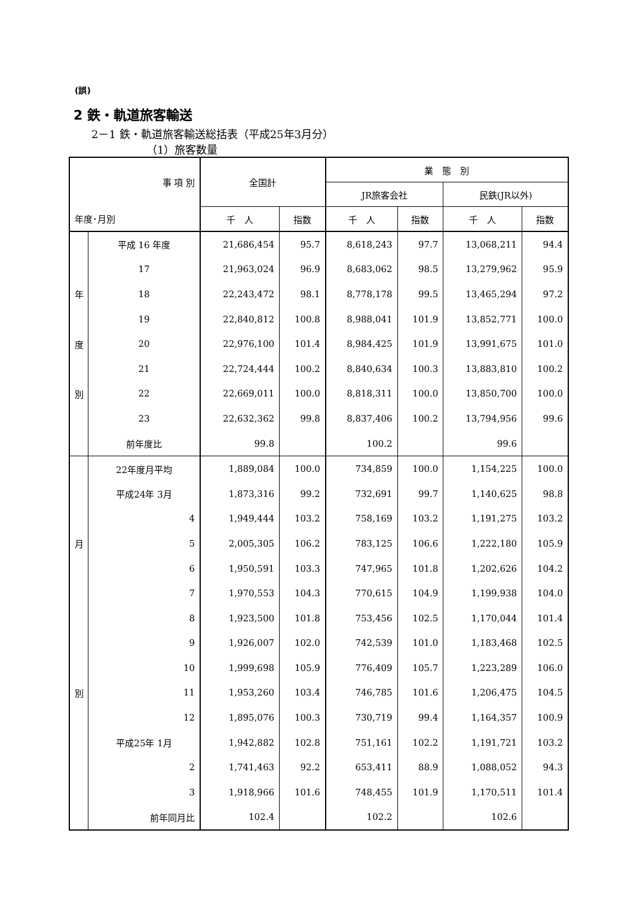(誤)
2 鉄・軌道旅客輸送
2－1 鉄・軌道旅客輸送総括表（平成25年3月分）
（1）旅客数量
| 事 項 別 | | 全国計 | | 業 態 別 | | | |
| --- | --- | --- | --- | --- | --- | --- | --- |
| | | | | JR旅客会社 | | 民鉄(JR以外) | |
| 年度･月別 | | 千 人 | 指数 | 千 人 | 指数 | 千 人 | 指数 |
| | 平成 16 年度 | 21,686,454 | 95.7 | 8,618,243 | 97.7 | 13,068,211 | 94.4 |
| | 17 | 21,963,024 | 96.9 | 8,683,062 | 98.5 | 13,279,962 | 95.9 |
| 年 | 18 | 22,243,472 | 98.1 | 8,778,178 | 99.5 | 13,465,294 | 97.2 |
| | 19 | 22,840,812 | 100.8 | 8,988,041 | 101.9 | 13,852,771 | 100.0 |
| 度 | 20 | 22,976,100 | 101.4 | 8,984,425 | 101.9 | 13,991,675 | 101.0 |
| | 21 | 22,724,444 | 100.2 | 8,840,634 | 100.3 | 13,883,810 | 100.2 |
| 別 | 22 | 22,669,011 | 100.0 | 8,818,311 | 100.0 | 13,850,700 | 100.0 |
| | 23 | 22,632,362 | 99.8 | 8,837,406 | 100.2 | 13,794,956 | 99.6 |
| | 前年度比 | 99.8 | | 100.2 | | 99.6 | |
| | 22年度月平均 | 1,889,084 | 100.0 | 734,859 | 100.0 | 1,154,225 | 100.0 |
| | 平成24年 3月 | 1,873,316 | 99.2 | 732,691 | 99.7 | 1,140,625 | 98.8 |
| | 4 | 1,949,444 | 103.2 | 758,169 | 103.2 | 1,191,275 | 103.2 |
| 月 | 5 | 2,005,305 | 106.2 | 783,125 | 106.6 | 1,222,180 | 105.9 |
| | 6 | 1,950,591 | 103.3 | 747,965 | 101.8 | 1,202,626 | 104.2 |
| | 7 | 1,970,553 | 104.3 | 770,615 | 104.9 | 1,199,938 | 104.0 |
| | 8 | 1,923,500 | 101.8 | 753,456 | 102.5 | 1,170,044 | 101.4 |
| | 9 | 1,926,007 | 102.0 | 742,539 | 101.0 | 1,183,468 | 102.5 |
| | 10 | 1,999,698 | 105.9 | 776,409 | 105.7 | 1,223,289 | 106.0 |
| 別 | 11 | 1,953,260 | 103.4 | 746,785 | 101.6 | 1,206,475 | 104.5 |
| | 12 | 1,895,076 | 100.3 | 730,719 | 99.4 | 1,164,357 | 100.9 |
| | 平成25年 1月 | 1,942,882 | 102.8 | 751,161 | 102.2 | 1,191,721 | 103.2 |
| | 2 | 1,741,463 | 92.2 | 653,411 | 88.9 | 1,088,052 | 94.3 |
| | 3 | 1,918,966 | 101.6 | 748,455 | 101.9 | 1,170,511 | 101.4 |
| | 前年同月比 | 102.4 | | 102.2 | | 102.6 | |